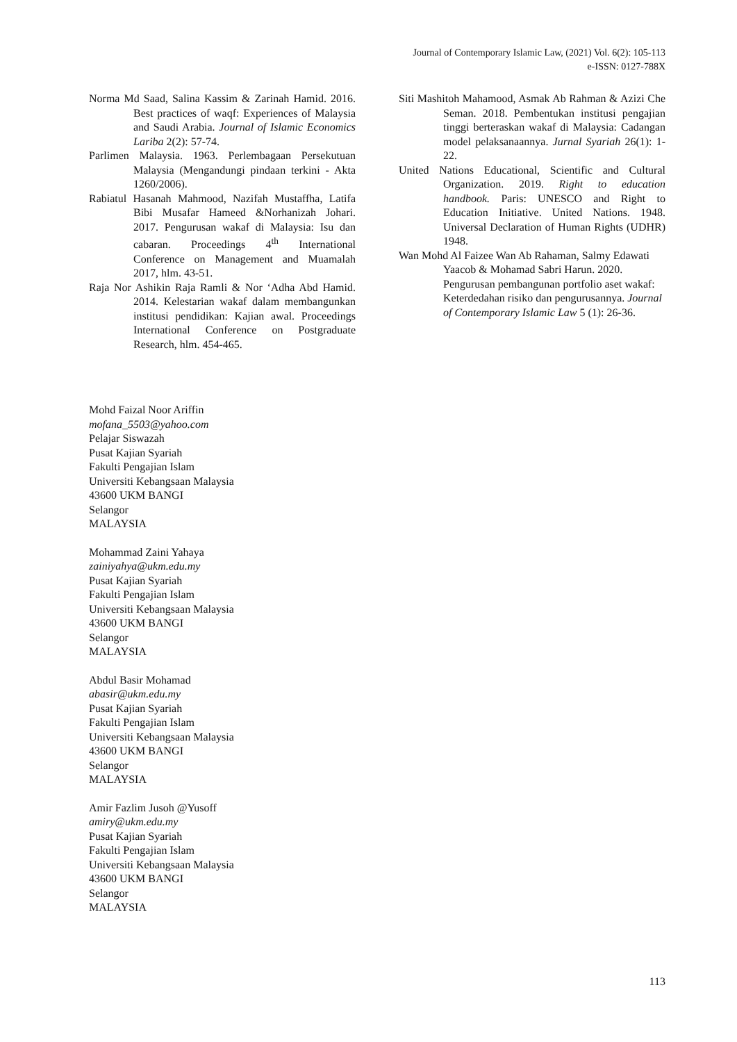Journal of Contemporary Islamic Law, (2021) Vol. 6(2): 105-113
e-ISSN: 0127-788X
Norma Md Saad, Salina Kassim & Zarinah Hamid. 2016. Best practices of waqf: Experiences of Malaysia and Saudi Arabia. Journal of Islamic Economics Lariba 2(2): 57-74.
Parlimen Malaysia. 1963. Perlembagaan Persekutuan Malaysia (Mengandungi pindaan terkini - Akta 1260/2006).
Rabiatul Hasanah Mahmood, Nazifah Mustaffha, Latifa Bibi Musafar Hameed &Norhanizah Johari. 2017. Pengurusan wakaf di Malaysia: Isu dan cabaran. Proceedings 4<sup>th</sup> International Conference on Management and Muamalah 2017, hlm. 43-51.
Raja Nor Ashikin Raja Ramli & Nor ‘Adha Abd Hamid. 2014. Kelestarian wakaf dalam membangunkan institusi pendidikan: Kajian awal. Proceedings International Conference on Postgraduate Research, hlm. 454-465.
Siti Mashitoh Mahamood, Asmak Ab Rahman & Azizi Che Seman. 2018. Pembentukan institusi pengajian tinggi berteraskan wakaf di Malaysia: Cadangan model pelaksanaannya. Jurnal Syariah 26(1): 1-22.
United Nations Educational, Scientific and Cultural Organization. 2019. Right to education handbook. Paris: UNESCO and Right to Education Initiative. United Nations. 1948. Universal Declaration of Human Rights (UDHR) 1948.
Wan Mohd Al Faizee Wan Ab Rahaman, Salmy Edawati Yaacob & Mohamad Sabri Harun. 2020. Pengurusan pembangunan portfolio aset wakaf: Keterdedahan risiko dan pengurusannya. Journal of Contemporary Islamic Law 5 (1): 26-36.
Mohd Faizal Noor Ariffin
mofana_5503@yahoo.com
Pelajar Siswazah
Pusat Kajian Syariah
Fakulti Pengajian Islam
Universiti Kebangsaan Malaysia
43600 UKM BANGI
Selangor
MALAYSIA
Mohammad Zaini Yahaya
zainiyahya@ukm.edu.my
Pusat Kajian Syariah
Fakulti Pengajian Islam
Universiti Kebangsaan Malaysia
43600 UKM BANGI
Selangor
MALAYSIA
Abdul Basir Mohamad
abasir@ukm.edu.my
Pusat Kajian Syariah
Fakulti Pengajian Islam
Universiti Kebangsaan Malaysia
43600 UKM BANGI
Selangor
MALAYSIA
Amir Fazlim Jusoh @Yusoff
amiry@ukm.edu.my
Pusat Kajian Syariah
Fakulti Pengajian Islam
Universiti Kebangsaan Malaysia
43600 UKM BANGI
Selangor
MALAYSIA
113